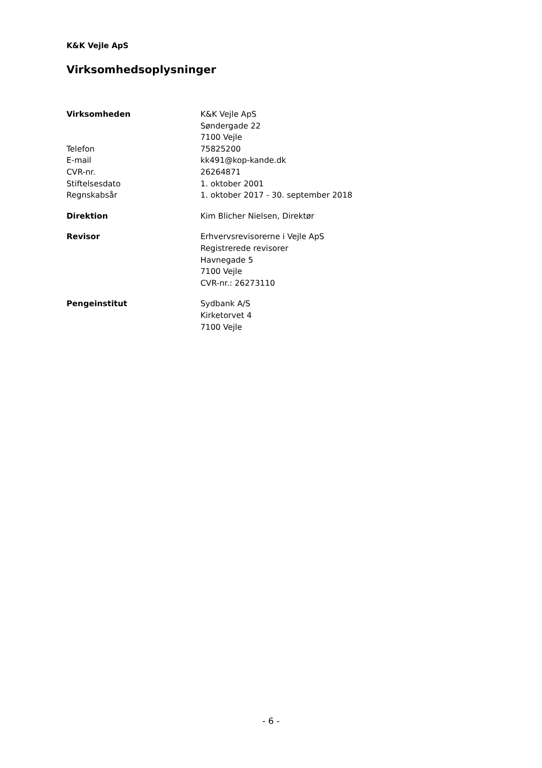K&K Vejle ApS
Virksomhedsoplysninger
| Virksomheden | K&K Vejle ApS Søndergade 22 7100 Vejle |
| Telefon | 75825200 |
| E-mail | kk491@kop-kande.dk |
| CVR-nr. | 26264871 |
| Stiftelsesdato | 1. oktober 2001 |
| Regnskabsår | 1. oktober 2017 - 30. september 2018 |
| Direktion | Kim Blicher Nielsen, Direktør |
| Revisor | Erhvervsrevisorerne i Vejle ApS Registrerede revisorer Havnegade 5 7100 Vejle CVR-nr.: 26273110 |
| Pengeinstitut | Sydbank A/S Kirketorvet 4 7100 Vejle |
- 6 -